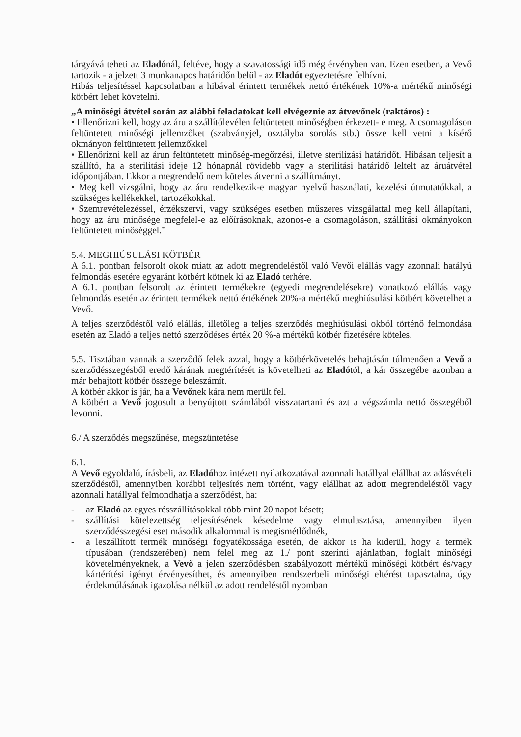tárgyává teheti az Eladónál, feltéve, hogy a szavatossági idő még érvényben van. Ezen esetben, a Vevő tartozik - a jelzett 3 munkanapos határidőn belül - az Eladót egyeztetésre felhívni.
Hibás teljesítéssel kapcsolatban a hibával érintett termékek nettó értékének 10%-a mértékű minőségi kötbért lehet követelni.
„A minőségi átvétel során az alábbi feladatokat kell elvégeznie az átvevőnek (raktáros) :
• Ellenőrizni kell, hogy az áru a szállítólevélen feltüntetett minőségben érkezett- e meg. A csomagoláson feltüntetett minőségi jellemzőket (szabványjel, osztályba sorolás stb.) össze kell vetni a kísérő okmányon feltüntetett jellemzőkkel
• Ellenőrizni kell az árun feltüntetett minőség-megőrzési, illetve sterilizási határidőt. Hibásan teljesít a szállító, ha a sterilitási ideje 12 hónapnál rövidebb vagy a sterilitási határidő leltelt az áruátvétel időpontjában. Ekkor a megrendelő nem köteles átvenni a szállítmányt.
• Meg kell vizsgálni, hogy az áru rendelkezik-e magyar nyelvű használati, kezelési útmutatókkal, a szükséges kellékekkel, tartozékokkal.
• Szemrevételezéssel, érzékszervi, vagy szükséges esetben műszeres vizsgálattal meg kell állapítani, hogy az áru minősége megfelel-e az előírásoknak, azonos-e a csomagoláson, szállítási okmányokon feltüntetett minőséggel.”
5.4. MEGHIÚSULÁSI KÖTBÉR
A 6.1. pontban felsorolt okok miatt az adott megrendeléstől való Vevői elállás vagy azonnali hatályú felmondás esetére egyaránt kötbért kötnek ki az Eladó terhére.
A 6.1. pontban felsorolt az érintett termékekre (egyedi megrendelésekre) vonatkozó elállás vagy felmondás esetén az érintett termékek nettó értékének 20%-a mértékű meghiúsulási kötbért követelhet a Vevő.
A teljes szerződéstől való elállás, illetőleg a teljes szerződés meghiúsulási okból történő felmondása esetén az Eladó a teljes nettó szerződéses érték 20 %-a mértékű kötbér fizetésére köteles.
5.5. Tisztában vannak a szerződő felek azzal, hogy a kötbérkövetelés behajtásán túlmenően a Vevő a szerződésszegésből eredő kárának megtérítését is követelheti az Eladótól, a kár összegébe azonban a már behajtott kötbér összege beleszámít.
A kötbér akkor is jár, ha a Vevőnek kára nem merült fel.
A kötbért a Vevő jogosult a benyújtott számlából visszatartani és azt a végszámla nettó összegéből levonni.
6./ A szerződés megszűnése, megszüntetése
6.1.
A Vevő egyoldalú, írásbeli, az Eladóhoz intézett nyilatkozatával azonnali hatállyal elállhat az adásvételi szerződéstől, amennyiben korábbi teljesítés nem történt, vagy elállhat az adott megrendeléstől vagy azonnali hatállyal felmondhatja a szerződést, ha:
- az Eladó az egyes résszállításokkal több mint 20 napot késett;
- szállítási kötelezettség teljesítésének késedelme vagy elmulasztása, amennyiben ilyen szerződésszegési eset második alkalommal is megismétlődnék,
- a leszállított termék minőségi fogyatékossága esetén, de akkor is ha kiderül, hogy a termék típusában (rendszerében) nem felel meg az 1./ pont szerinti ajánlatban, foglalt minőségi követelményeknek, a Vevő a jelen szerződésben szabályozott mértékű minőségi kötbért és/vagy kártérítési igényt érvényesíthet, és amennyiben rendszerbeli minőségi eltérést tapasztalna, úgy érdekmúlásának igazolása nélkül az adott rendeléstől nyomban